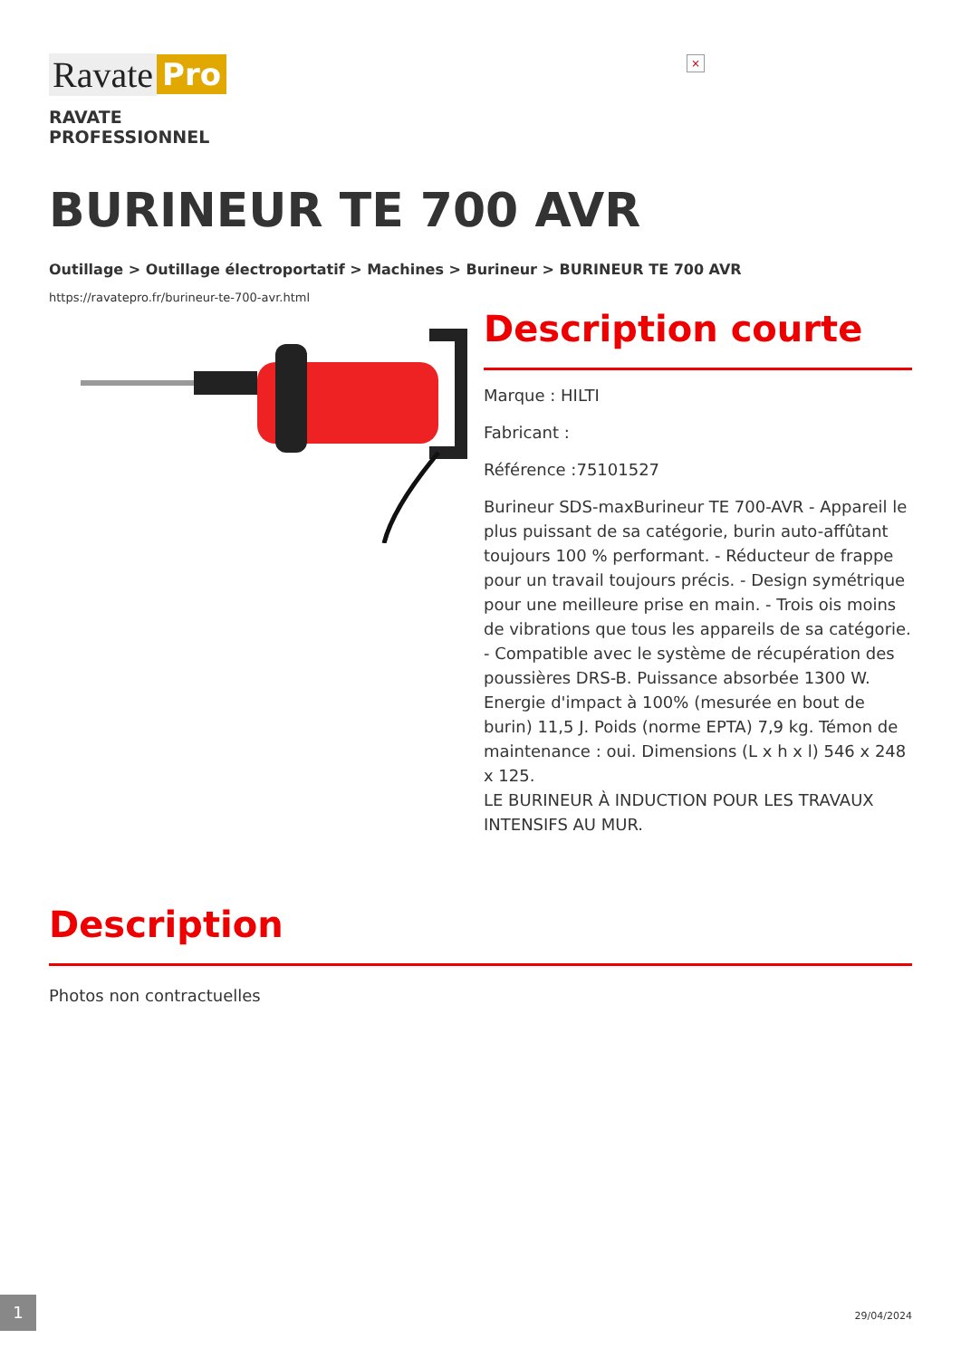×
Ravate Pro
RAVATE
PROFESSIONNEL
BURINEUR TE 700 AVR
Outillage > Outillage électroportatif > Machines > Burineur > BURINEUR TE 700 AVR
https://ravatepro.fr/burineur-te-700-avr.html
Description courte
Marque : HILTI
Fabricant :
Référence :75101527
Burineur SDS-maxBurineur TE 700-AVR - Appareil le plus puissant de sa catégorie, burin auto-affûtant toujours 100 % performant. - Réducteur de frappe pour un travail toujours précis. - Design symétrique pour une meilleure prise en main. - Trois ois moins de vibrations que tous les appareils de sa catégorie. - Compatible avec le système de récupération des poussières DRS-B. Puissance absorbée 1300 W. Energie d'impact à 100% (mesurée en bout de burin) 11,5 J. Poids (norme EPTA) 7,9 kg. Témon de maintenance : oui. Dimensions (L x h x l) 546 x 248 x 125.
LE BURINEUR À INDUCTION POUR LES TRAVAUX INTENSIFS AU MUR.
Description
Photos non contractuelles
1 29/04/2024